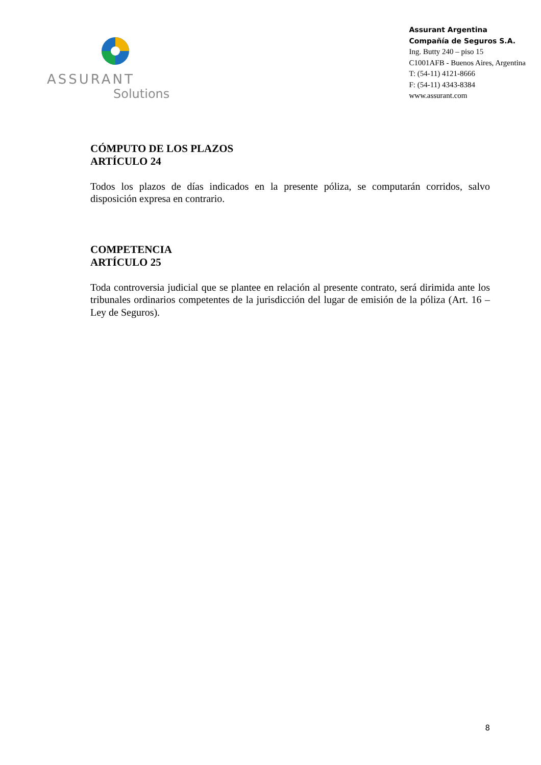ASSURANT
Solutions
Assurant Argentina
Compañía de Seguros S.A.
Ing. Butty 240 – piso 15
C1001AFB - Buenos Aires, Argentina
T: (54-11) 4121-8666
F: (54-11) 4343-8384
www.assurant.com
CÓMPUTO DE LOS PLAZOS
ARTÍCULO 24
Todos los plazos de días indicados en la presente póliza, se computarán corridos, salvo disposición expresa en contrario.
COMPETENCIA
ARTÍCULO 25
Toda controversia judicial que se plantee en relación al presente contrato, será dirimida ante los tribunales ordinarios competentes de la jurisdicción del lugar de emisión de la póliza (Art. 16 – Ley de Seguros).
8